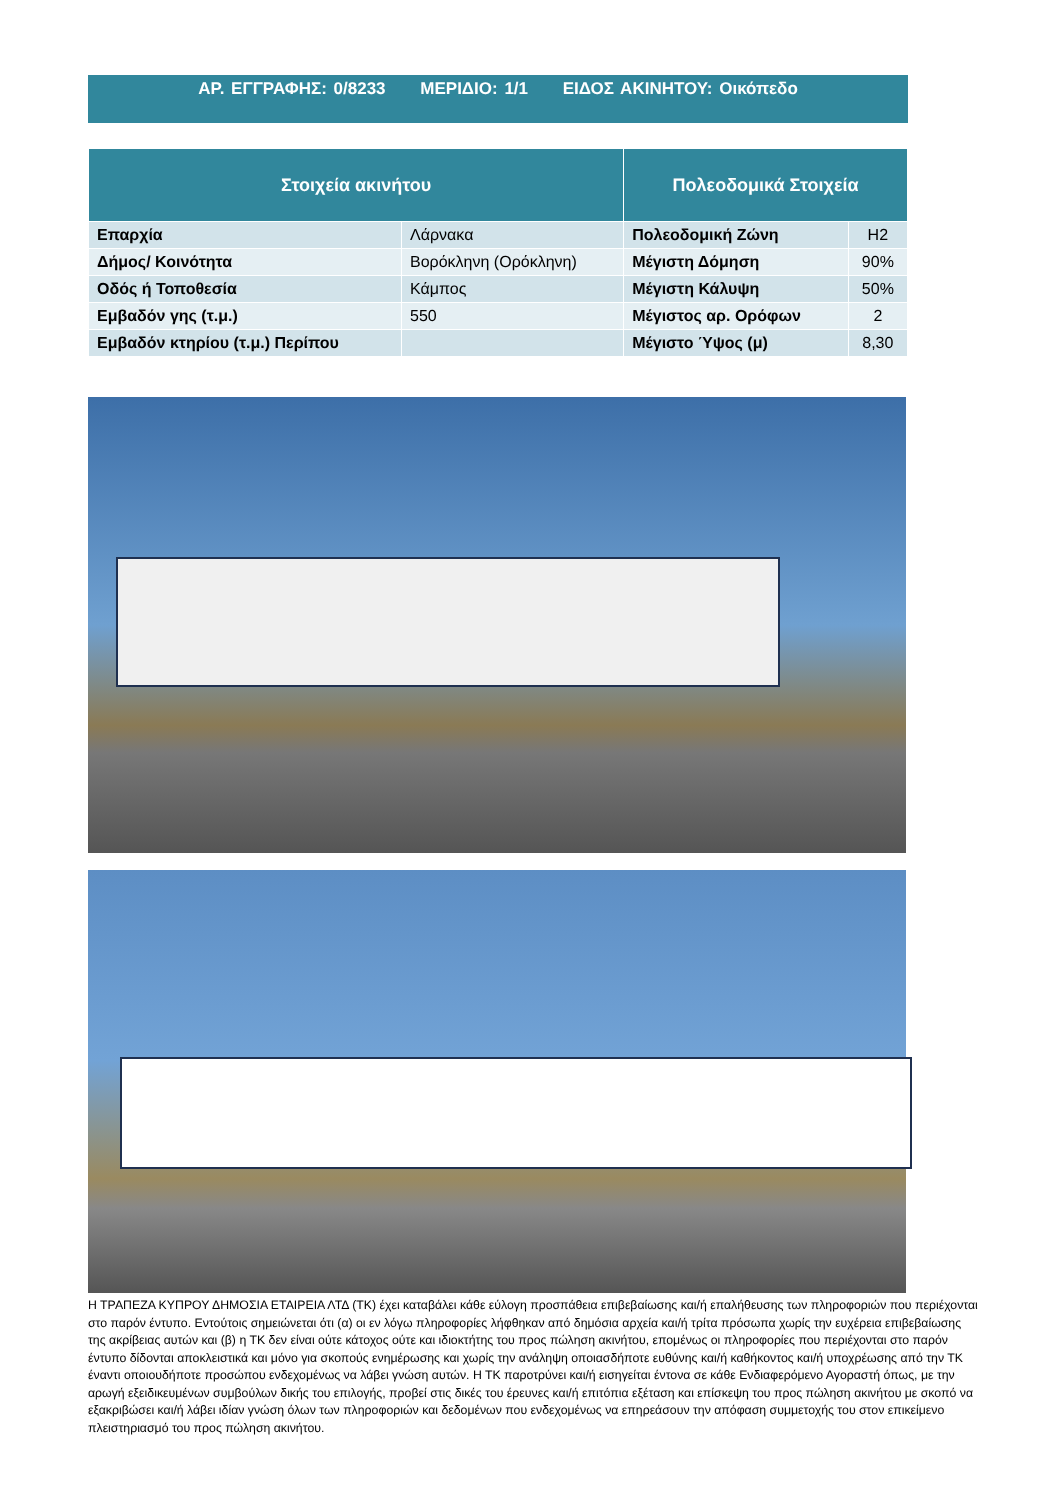ΑΡ. ΕΓΓΡΑΦΗΣ: 0/8233 ΜΕΡΙΔΙΟ: 1/1 ΕΙΔΟΣ ΑΚΙΝΗΤΟΥ: Οικόπεδο
| Στοιχεία ακινήτου | | Πολεοδομικά Στοιχεία | |
| --- | --- | --- | --- |
| Επαρχία | Λάρνακα | Πολεοδομική Ζώνη | Η2 |
| Δήμος/ Κοινότητα | Βορόκληνη (Ορόκληνη) | Μέγιστη Δόμηση | 90% |
| Οδός ή Τοποθεσία | Κάμπος | Μέγιστη Κάλυψη | 50% |
| Εμβαδόν γης (τ.μ.) | 550 | Μέγιστος αρ. Ορόφων | 2 |
| Εμβαδόν κτηρίου (τ.μ.) Περίπου | | Μέγιστο Ύψος (μ) | 8,30 |
Η ΤΡΑΠΕΖΑ ΚΥΠΡΟΥ ΔΗΜΟΣΙΑ ΕΤΑΙΡΕΙΑ ΛΤΔ (ΤΚ) έχει καταβάλει κάθε εύλογη προσπάθεια επιβεβαίωσης και/ή επαλήθευσης των πληροφοριών που περιέχονται στο παρόν έντυπο. Εντούτοις σημειώνεται ότι (α) οι εν λόγω πληροφορίες λήφθηκαν από δημόσια αρχεία και/ή τρίτα πρόσωπα χωρίς την ευχέρεια επιβεβαίωσης της ακρίβειας αυτών και (β) η ΤΚ δεν είναι ούτε κάτοχος ούτε και ιδιοκτήτης του προς πώληση ακινήτου, επομένως οι πληροφορίες που περιέχονται στο παρόν έντυπο δίδονται αποκλειστικά και μόνο για σκοπούς ενημέρωσης και χωρίς την ανάληψη οποιασδήποτε ευθύνης και/ή καθήκοντος και/ή υποχρέωσης από την ΤΚ έναντι οποιουδήποτε προσώπου ενδεχομένως να λάβει γνώση αυτών. Η ΤΚ παροτρύνει και/ή εισηγείται έντονα σε κάθε Ενδιαφερόμενο Αγοραστή όπως, με την αρωγή εξειδικευμένων συμβούλων δικής του επιλογής, προβεί στις δικές του έρευνες και/ή επιτόπια εξέταση και επίσκεψη του προς πώληση ακινήτου με σκοπό να εξακριβώσει και/ή λάβει ιδίαν γνώση όλων των πληροφοριών και δεδομένων που ενδεχομένως να επηρεάσουν την απόφαση συμμετοχής του στον επικείμενο πλειστηριασμό του προς πώληση ακινήτου.